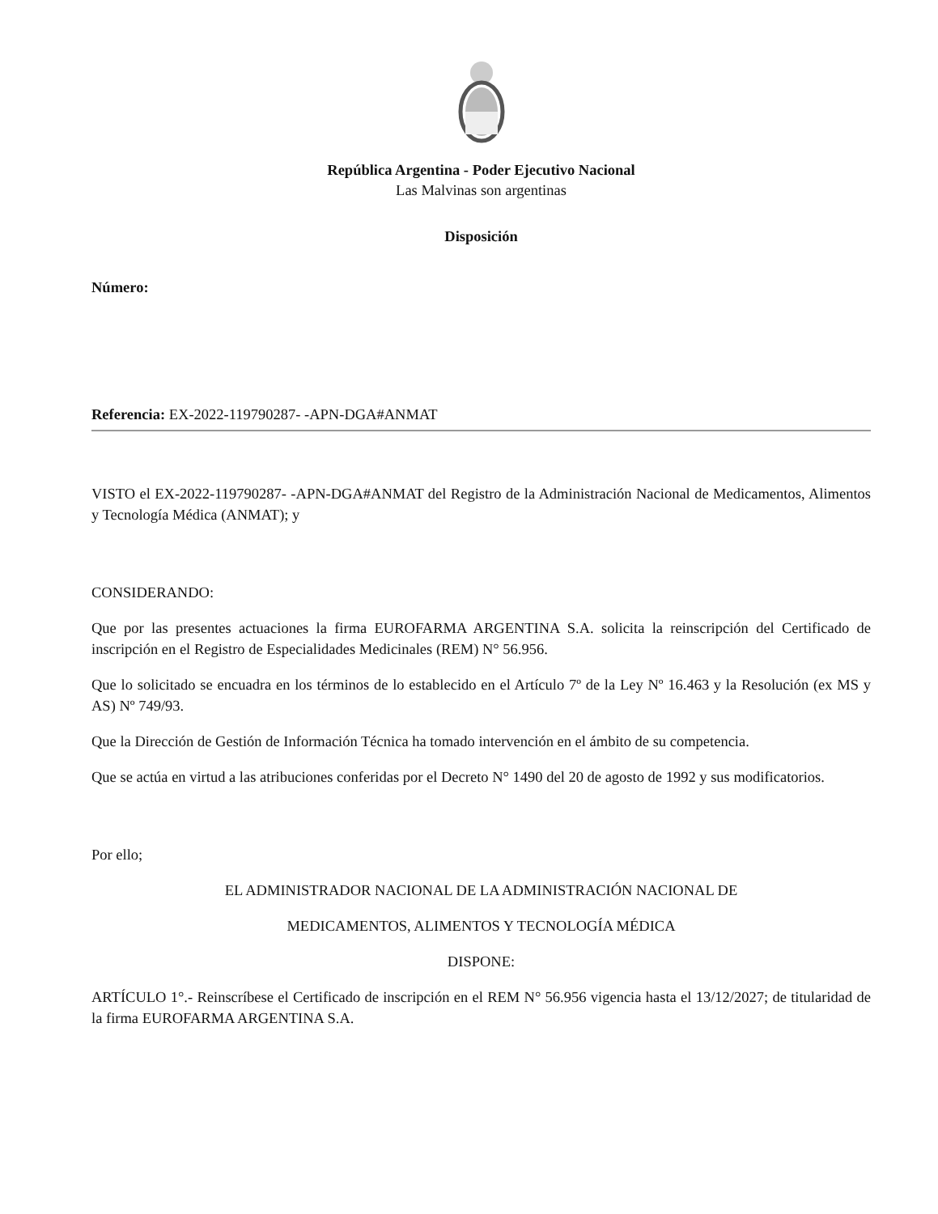República Argentina - Poder Ejecutivo Nacional
Las Malvinas son argentinas
Disposición
Número:
Referencia: EX-2022-119790287- -APN-DGA#ANMAT
VISTO el EX-2022-119790287- -APN-DGA#ANMAT del Registro de la Administración Nacional de Medicamentos, Alimentos y Tecnología Médica (ANMAT); y
CONSIDERANDO:
Que por las presentes actuaciones la firma EUROFARMA ARGENTINA S.A. solicita la reinscripción del Certificado de inscripción en el Registro de Especialidades Medicinales (REM) N° 56.956.
Que lo solicitado se encuadra en los términos de lo establecido en el Artículo 7º de la Ley Nº 16.463 y la Resolución (ex MS y AS) Nº 749/93.
Que la Dirección de Gestión de Información Técnica ha tomado intervención en el ámbito de su competencia.
Que se actúa en virtud a las atribuciones conferidas por el Decreto N° 1490 del 20 de agosto de 1992 y sus modificatorios.
Por ello;
EL ADMINISTRADOR NACIONAL DE LA ADMINISTRACIÓN NACIONAL DE
MEDICAMENTOS, ALIMENTOS Y TECNOLOGÍA MÉDICA
DISPONE:
ARTÍCULO 1°.- Reinscríbese el Certificado de inscripción en el REM N° 56.956 vigencia hasta el 13/12/2027; de titularidad de la firma EUROFARMA ARGENTINA S.A.